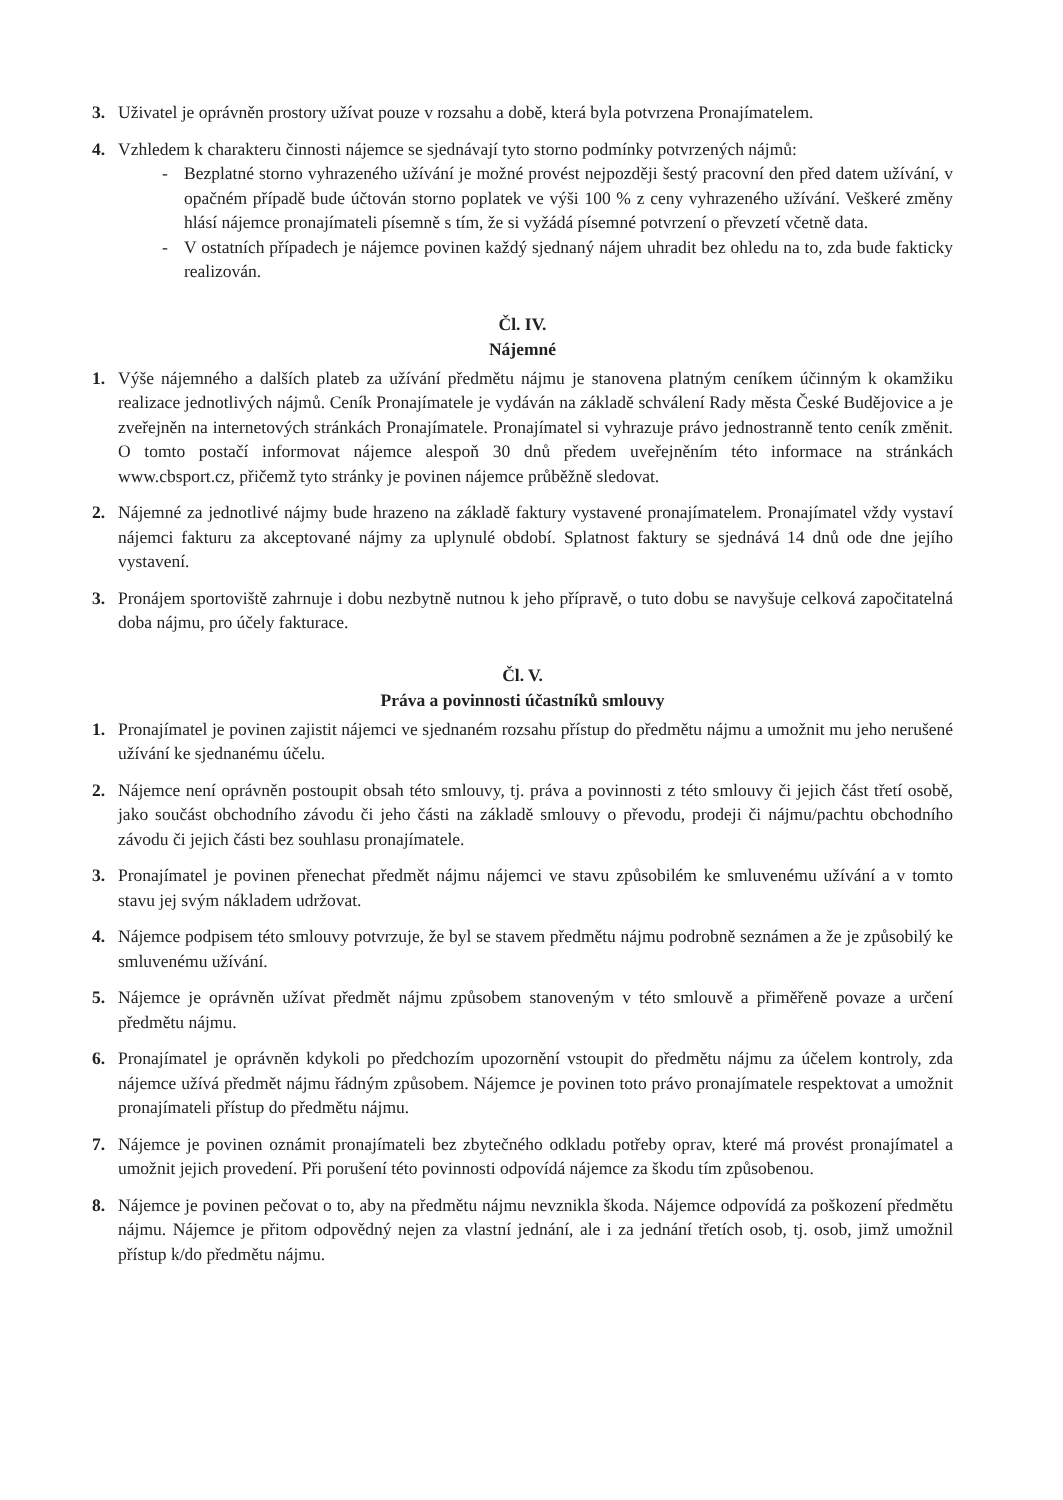3. Uživatel je oprávněn prostory užívat pouze v rozsahu a době, která byla potvrzena Pronajímatelem.
4. Vzhledem k charakteru činnosti nájemce se sjednávají tyto storno podmínky potvrzených nájmů:
- Bezplatné storno vyhrazeného užívání je možné provést nejpozději šestý pracovní den před datem užívání, v opačném případě bude účtován storno poplatek ve výši 100 % z ceny vyhrazeného užívání. Veškeré změny hlásí nájemce pronajímateli písemně s tím, že si vyžádá písemné potvrzení o převzetí včetně data.
- V ostatních případech je nájemce povinen každý sjednaný nájem uhradit bez ohledu na to, zda bude fakticky realizován.
Čl. IV.
Nájemné
1. Výše nájemného a dalších plateb za užívání předmětu nájmu je stanovena platným ceníkem účinným k okamžiku realizace jednotlivých nájmů. Ceník Pronajímatele je vydáván na základě schválení Rady města České Budějovice a je zveřejněn na internetových stránkách Pronajímatele. Pronajímatel si vyhrazuje právo jednostranně tento ceník změnit. O tomto postačí informovat nájemce alespoň 30 dnů předem uveřejněním této informace na stránkách www.cbsport.cz, přičemž tyto stránky je povinen nájemce průběžně sledovat.
2. Nájemné za jednotlivé nájmy bude hrazeno na základě faktury vystavené pronajímatelem. Pronajímatel vždy vystaví nájemci fakturu za akceptované nájmy za uplynulé období. Splatnost faktury se sjednává 14 dnů ode dne jejího vystavení.
3. Pronájem sportoviště zahrnuje i dobu nezbytně nutnou k jeho přípravě, o tuto dobu se navyšuje celková započitatelná doba nájmu, pro účely fakturace.
Čl. V.
Práva a povinnosti účastníků smlouvy
1. Pronajímatel je povinen zajistit nájemci ve sjednaném rozsahu přístup do předmětu nájmu a umožnit mu jeho nerušené užívání ke sjednanému účelu.
2. Nájemce není oprávněn postoupit obsah této smlouvy, tj. práva a povinnosti z této smlouvy či jejich část třetí osobě, jako součást obchodního závodu či jeho části na základě smlouvy o převodu, prodeji či nájmu/pachtu obchodního závodu či jejich části bez souhlasu pronajímatele.
3. Pronajímatel je povinen přenechat předmět nájmu nájemci ve stavu způsobilém ke smluvenému užívání a v tomto stavu jej svým nákladem udržovat.
4. Nájemce podpisem této smlouvy potvrzuje, že byl se stavem předmětu nájmu podrobně seznámen a že je způsobilý ke smluvenému užívání.
5. Nájemce je oprávněn užívat předmět nájmu způsobem stanoveným v této smlouvě a přiměřeně povaze a určení předmětu nájmu.
6. Pronajímatel je oprávněn kdykoli po předchozím upozornění vstoupit do předmětu nájmu za účelem kontroly, zda nájemce užívá předmět nájmu řádným způsobem. Nájemce je povinen toto právo pronajímatele respektovat a umožnit pronajímateli přístup do předmětu nájmu.
7. Nájemce je povinen oznámit pronajímateli bez zbytečného odkladu potřeby oprav, které má provést pronajímatel a umožnit jejich provedení. Při porušení této povinnosti odpovídá nájemce za škodu tím způsobenou.
8. Nájemce je povinen pečovat o to, aby na předmětu nájmu nevznikla škoda. Nájemce odpovídá za poškození předmětu nájmu. Nájemce je přitom odpovědný nejen za vlastní jednání, ale i za jednání třetích osob, tj. osob, jimž umožnil přístup k/do předmětu nájmu.